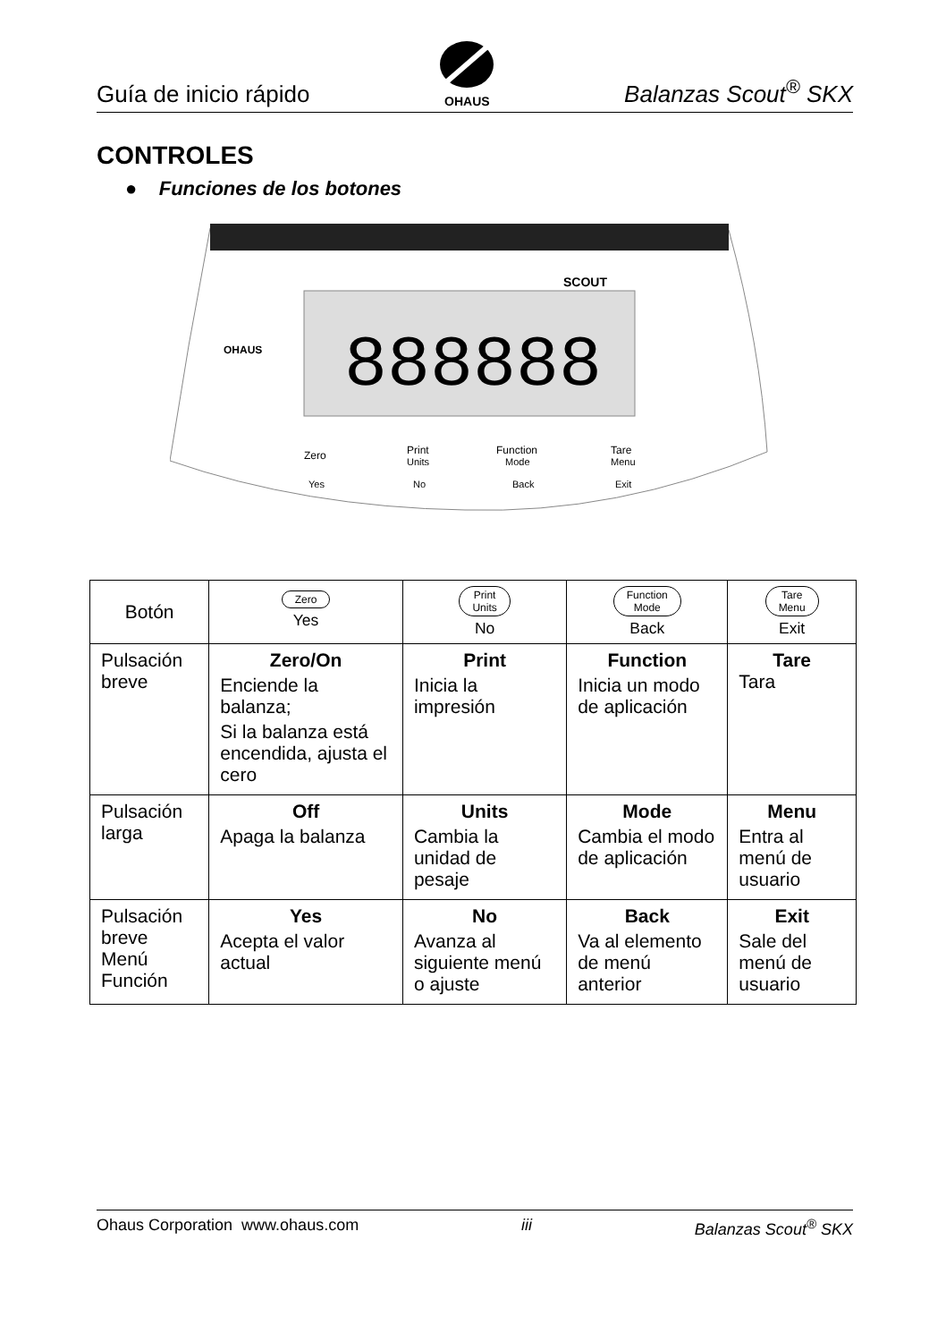Guía de inicio rápido
OHAUS
Balanzas Scout<sup>®</sup> SKX
CONTROLES
● Funciones de los botones
SCOUT
888888
OHAUS
Zero
Print
Units
Function
Mode
Tare
Menu
Yes
No
Back
Exit
| Botón | Zero Yes | Print Units No | Function Mode Back | Tare Menu Exit |
| --- | --- | --- | --- | --- |
| Pulsación breve | Zero/On Enciende la balanza; Si la balanza está encendida, ajusta el cero | Print Inicia la impresión | Function Inicia un modo de aplicación | Tare Tara |
| Pulsación larga | Off Apaga la balanza | Units Cambia la unidad de pesaje | Mode Cambia el modo de aplicación | Menu Entra al menú de usuario |
| Pulsación breve Menú Función | Yes Acepta el valor actual | No Avanza al siguiente menú o ajuste | Back Va al elemento de menú anterior | Exit Sale del menú de usuario |
Ohaus Corporation www.ohaus.com iii Balanzas Scout<sup>®</sup> SKX